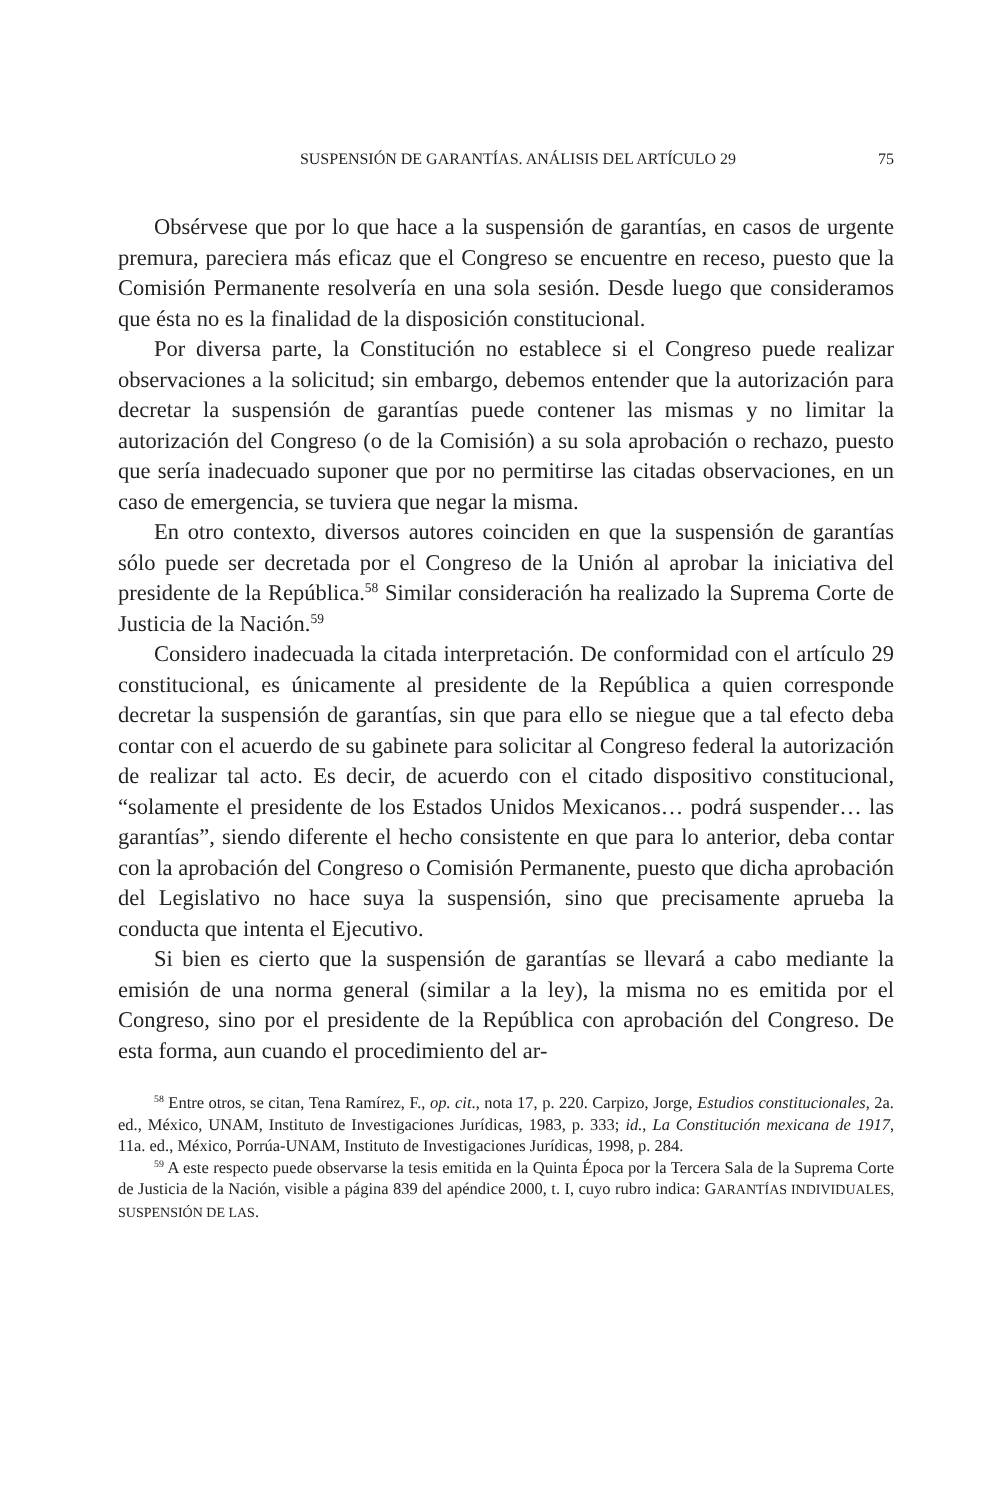SUSPENSIÓN DE GARANTÍAS. ANÁLISIS DEL ARTÍCULO 29 75
Obsérvese que por lo que hace a la suspensión de garantías, en casos de urgente premura, pareciera más eficaz que el Congreso se encuentre en receso, puesto que la Comisión Permanente resolvería en una sola sesión. Desde luego que consideramos que ésta no es la finalidad de la disposición constitucional.
Por diversa parte, la Constitución no establece si el Congreso puede realizar observaciones a la solicitud; sin embargo, debemos entender que la autorización para decretar la suspensión de garantías puede contener las mismas y no limitar la autorización del Congreso (o de la Comisión) a su sola aprobación o rechazo, puesto que sería inadecuado suponer que por no permitirse las citadas observaciones, en un caso de emergencia, se tuviera que negar la misma.
En otro contexto, diversos autores coinciden en que la suspensión de garantías sólo puede ser decretada por el Congreso de la Unión al aprobar la iniciativa del presidente de la República.<sup>58</sup> Similar consideración ha realizado la Suprema Corte de Justicia de la Nación.<sup>59</sup>
Considero inadecuada la citada interpretación. De conformidad con el artículo 29 constitucional, es únicamente al presidente de la República a quien corresponde decretar la suspensión de garantías, sin que para ello se niegue que a tal efecto deba contar con el acuerdo de su gabinete para solicitar al Congreso federal la autorización de realizar tal acto. Es decir, de acuerdo con el citado dispositivo constitucional, “solamente el presidente de los Estados Unidos Mexicanos… podrá suspender… las garantías”, siendo diferente el hecho consistente en que para lo anterior, deba contar con la aprobación del Congreso o Comisión Permanente, puesto que dicha aprobación del Legislativo no hace suya la suspensión, sino que precisamente aprueba la conducta que intenta el Ejecutivo.
Si bien es cierto que la suspensión de garantías se llevará a cabo mediante la emisión de una norma general (similar a la ley), la misma no es emitida por el Congreso, sino por el presidente de la República con aprobación del Congreso. De esta forma, aun cuando el procedimiento del ar-
<sup>58</sup> Entre otros, se citan, Tena Ramírez, F., op. cit., nota 17, p. 220. Carpizo, Jorge, Estudios constitucionales, 2a. ed., México, UNAM, Instituto de Investigaciones Jurídicas, 1983, p. 333; id., La Constitución mexicana de 1917, 11a. ed., México, Porrúa-UNAM, Instituto de Investigaciones Jurídicas, 1998, p. 284.
<sup>59</sup> A este respecto puede observarse la tesis emitida en la Quinta Época por la Tercera Sala de la Suprema Corte de Justicia de la Nación, visible a página 839 del apéndice 2000, t. I, cuyo rubro indica: GARANTÍAS INDIVIDUALES, SUSPENSIÓN DE LAS.